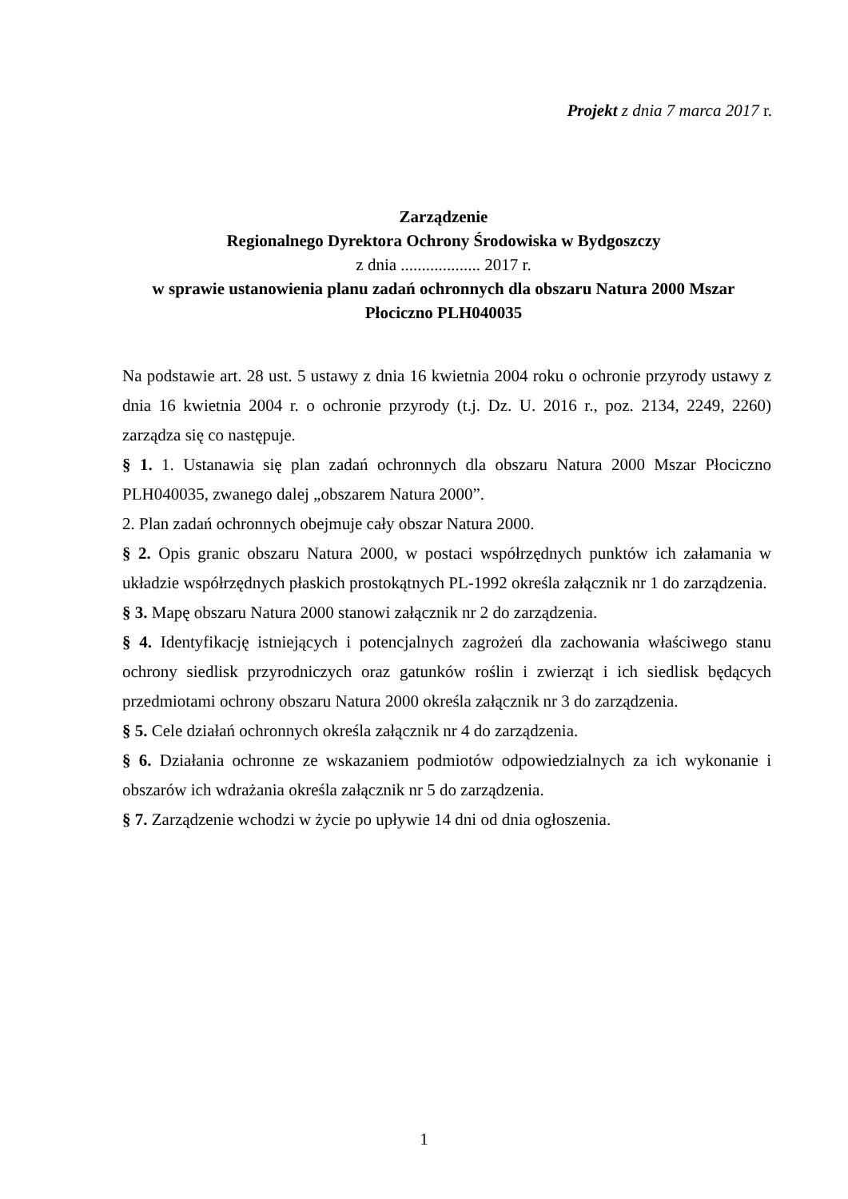Projekt z dnia 7 marca 2017 r.
Zarządzenie
Regionalnego Dyrektora Ochrony Środowiska w Bydgoszczy
z dnia ................... 2017 r.
w sprawie ustanowienia planu zadań ochronnych dla obszaru Natura 2000 Mszar Płociczno PLH040035
Na podstawie art. 28 ust. 5 ustawy z dnia 16 kwietnia 2004 roku o ochronie przyrody ustawy z dnia 16 kwietnia 2004 r. o ochronie przyrody (t.j. Dz. U. 2016 r., poz. 2134, 2249, 2260) zarządza się co następuje.
§ 1. 1. Ustanawia się plan zadań ochronnych dla obszaru Natura 2000 Mszar Płociczno PLH040035, zwanego dalej „obszarem Natura 2000”.
2. Plan zadań ochronnych obejmuje cały obszar Natura 2000.
§ 2. Opis granic obszaru Natura 2000, w postaci współrzędnych punktów ich załamania w układzie współrzędnych płaskich prostokątnych PL-1992 określa załącznik nr 1 do zarządzenia.
§ 3. Mapę obszaru Natura 2000 stanowi załącznik nr 2 do zarządzenia.
§ 4. Identyfikację istniejących i potencjalnych zagrożeń dla zachowania właściwego stanu ochrony siedlisk przyrodniczych oraz gatunków roślin i zwierząt i ich siedlisk będących przedmiotami ochrony obszaru Natura 2000 określa załącznik nr 3 do zarządzenia.
§ 5. Cele działań ochronnych określa załącznik nr 4 do zarządzenia.
§ 6. Działania ochronne ze wskazaniem podmiotów odpowiedzialnych za ich wykonanie i obszarów ich wdrażania określa załącznik nr 5 do zarządzenia.
§ 7. Zarządzenie wchodzi w życie po upływie 14 dni od dnia ogłoszenia.
1